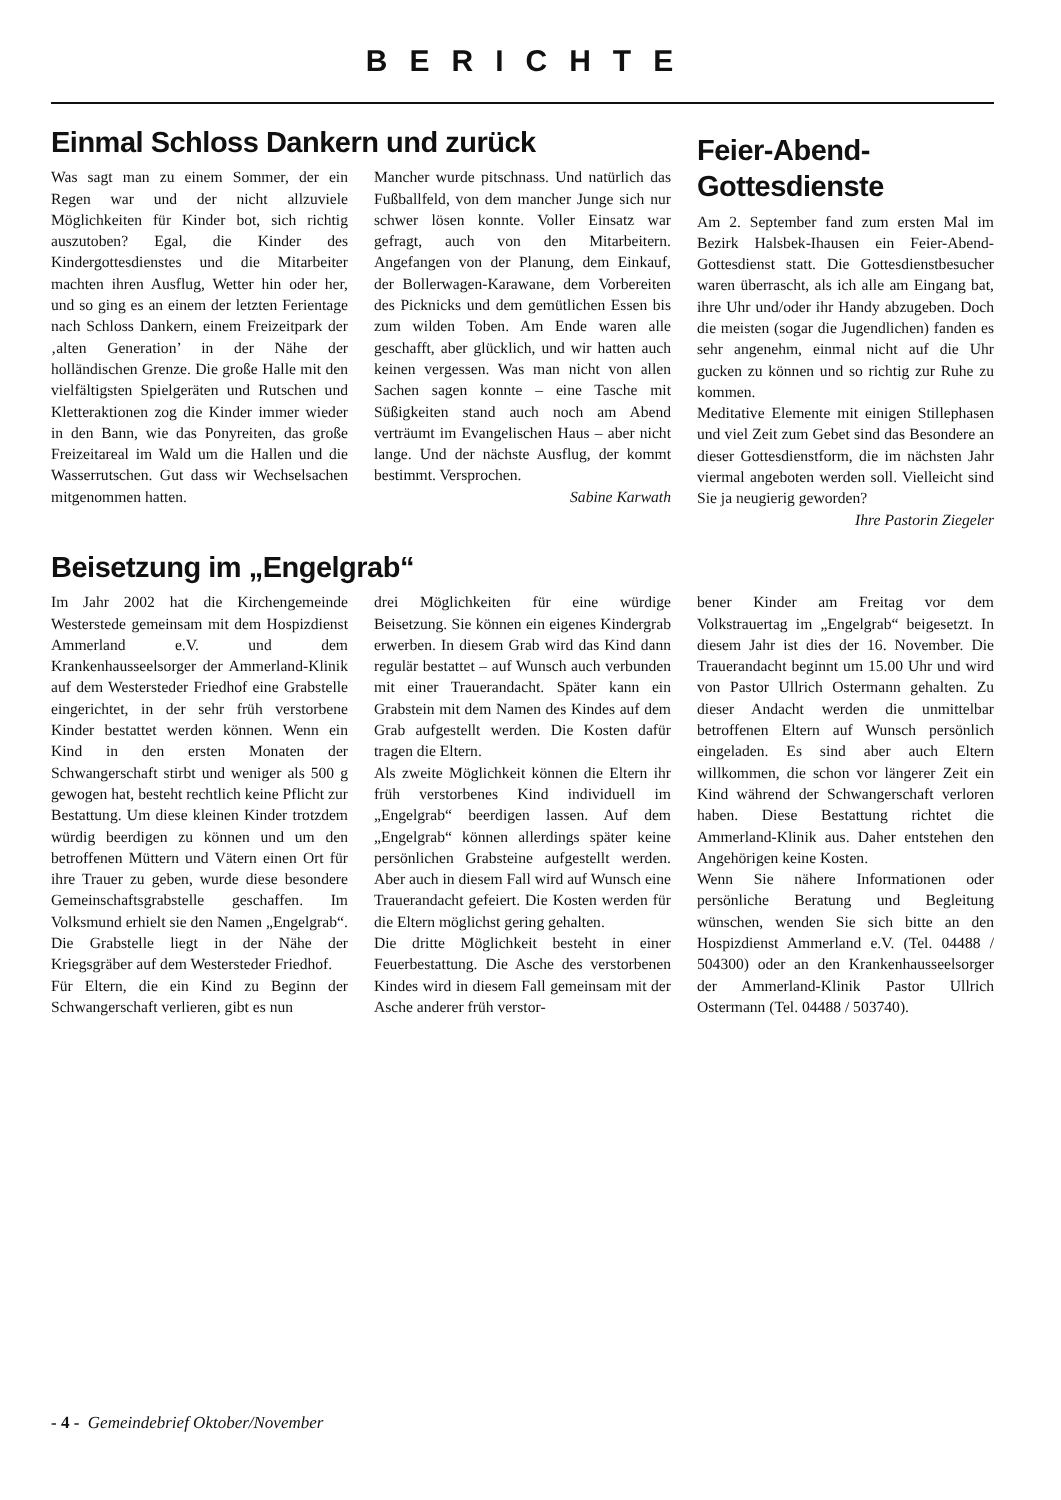BERICHTE
Einmal Schloss Dankern und zurück
Was sagt man zu einem Sommer, der ein Regen war und der nicht allzuviele Möglichkeiten für Kinder bot, sich richtig auszutoben? Egal, die Kinder des Kindergottesdienstes und die Mitarbeiter machten ihren Ausflug, Wetter hin oder her, und so ging es an einem der letzten Ferientage nach Schloss Dankern, einem Freizeitpark der ‚alten Generation’ in der Nähe der holländischen Grenze. Die große Halle mit den vielfältigsten Spielgeräten und Rutschen und Kletteraktionen zog die Kinder immer wieder in den Bann, wie das Ponyreiten, das große Freizeitareal im Wald um die Hallen und die Wasserrutschen. Gut dass wir Wechselsachen mitgenommen hatten.
Mancher wurde pitschnass. Und natürlich das Fußballfeld, von dem mancher Junge sich nur schwer lösen konnte. Voller Einsatz war gefragt, auch von den Mitarbeitern. Angefangen von der Planung, dem Einkauf, der Bollerwagen-Karawane, dem Vorbereiten des Picknicks und dem gemütlichen Essen bis zum wilden Toben. Am Ende waren alle geschafft, aber glücklich, und wir hatten auch keinen vergessen. Was man nicht von allen Sachen sagen konnte – eine Tasche mit Süßigkeiten stand auch noch am Abend verträumt im Evangelischen Haus – aber nicht lange. Und der nächste Ausflug, der kommt bestimmt. Versprochen.
Sabine Karwath
Feier-Abend-
Gottesdienste
Am 2. September fand zum ersten Mal im Bezirk Halsbek-Ihausen ein Feier-Abend-Gottesdienst statt. Die Gottesdienstbesucher waren überrascht, als ich alle am Eingang bat, ihre Uhr und/oder ihr Handy abzugeben. Doch die meisten (sogar die Jugendlichen) fanden es sehr angenehm, einmal nicht auf die Uhr gucken zu können und so richtig zur Ruhe zu kommen.
Meditative Elemente mit einigen Stillephasen und viel Zeit zum Gebet sind das Besondere an dieser Gottesdienstform, die im nächsten Jahr viermal angeboten werden soll. Vielleicht sind Sie ja neugierig geworden?
Ihre Pastorin Ziegeler
Beisetzung im „Engelgrab“
Im Jahr 2002 hat die Kirchengemeinde Westerstede gemeinsam mit dem Hospizdienst Ammerland e.V. und dem Krankenhausseelsorger der Ammerland-Klinik auf dem Westersteder Friedhof eine Grabstelle eingerichtet, in der sehr früh verstorbene Kinder bestattet werden können. Wenn ein Kind in den ersten Monaten der Schwangerschaft stirbt und weniger als 500 g gewogen hat, besteht rechtlich keine Pflicht zur Bestattung. Um diese kleinen Kinder trotzdem würdig beerdigen zu können und um den betroffenen Müttern und Vätern einen Ort für ihre Trauer zu geben, wurde diese besondere Gemeinschaftsgrabstelle geschaffen. Im Volksmund erhielt sie den Namen „Engelgrab“.
Die Grabstelle liegt in der Nähe der Kriegsgräber auf dem Westersteder Friedhof.
Für Eltern, die ein Kind zu Beginn der Schwangerschaft verlieren, gibt es nun
drei Möglichkeiten für eine würdige Beisetzung. Sie können ein eigenes Kindergrab erwerben. In diesem Grab wird das Kind dann regulär bestattet – auf Wunsch auch verbunden mit einer Trauerandacht. Später kann ein Grabstein mit dem Namen des Kindes auf dem Grab aufgestellt werden. Die Kosten dafür tragen die Eltern.
Als zweite Möglichkeit können die Eltern ihr früh verstorbenes Kind individuell im „Engelgrab“ beerdigen lassen. Auf dem „Engelgrab“ können allerdings später keine persönlichen Grabsteine aufgestellt werden. Aber auch in diesem Fall wird auf Wunsch eine Trauerandacht gefeiert. Die Kosten werden für die Eltern möglichst gering gehalten.
Die dritte Möglichkeit besteht in einer Feuerbestattung. Die Asche des verstorbenen Kindes wird in diesem Fall gemeinsam mit der Asche anderer früh verstor-
bener Kinder am Freitag vor dem Volkstrauertag im „Engelgrab“ beigesetzt. In diesem Jahr ist dies der 16. November. Die Trauerandacht beginnt um 15.00 Uhr und wird von Pastor Ullrich Ostermann gehalten. Zu dieser Andacht werden die unmittelbar betroffenen Eltern auf Wunsch persönlich eingeladen. Es sind aber auch Eltern willkommen, die schon vor längerer Zeit ein Kind während der Schwangerschaft verloren haben. Diese Bestattung richtet die Ammerland-Klinik aus. Daher entstehen den Angehörigen keine Kosten.
Wenn Sie nähere Informationen oder persönliche Beratung und Begleitung wünschen, wenden Sie sich bitte an den Hospizdienst Ammerland e.V. (Tel. 04488 / 504300) oder an den Krankenhausseelsorger der Ammerland-Klinik Pastor Ullrich Ostermann (Tel. 04488 / 503740).
- 4 - Gemeindebrief Oktober/November